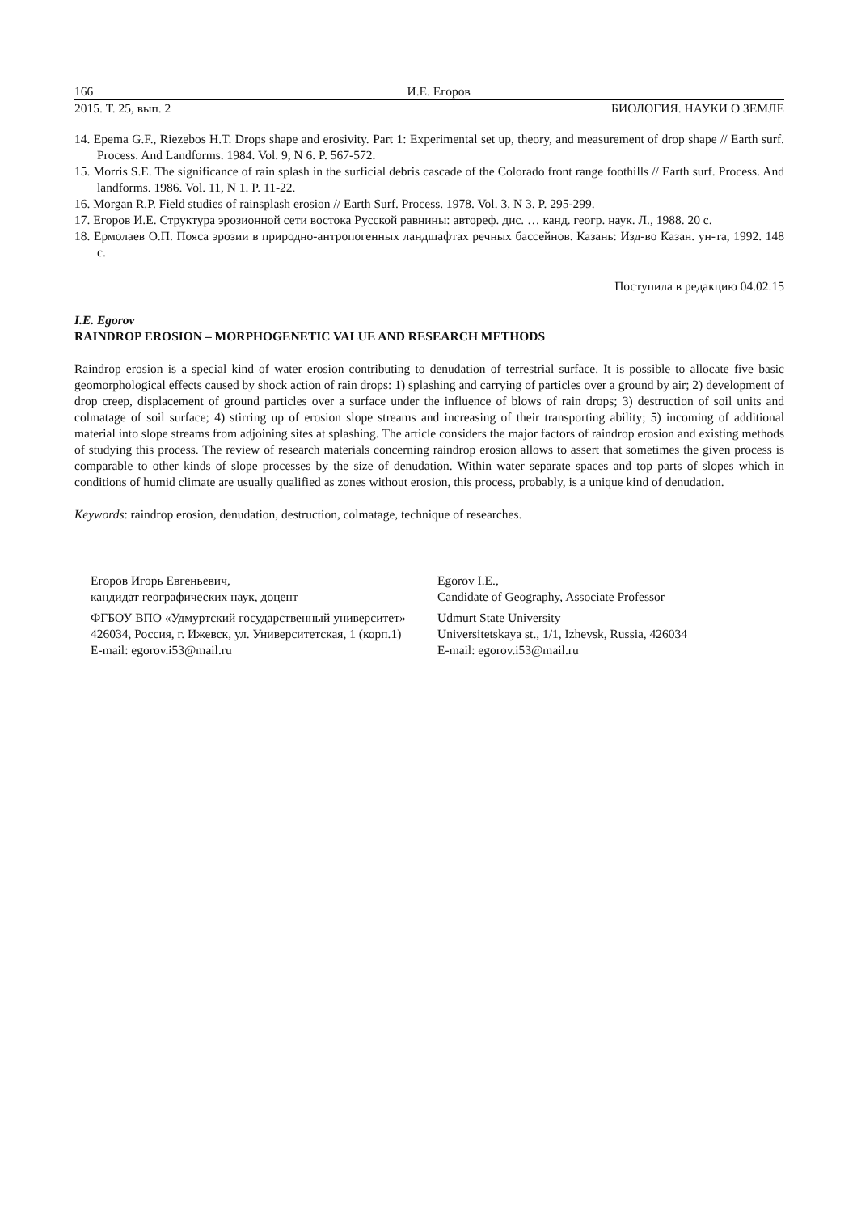166 И.Е. Егоров
2015. Т. 25, вып. 2 БИОЛОГИЯ. НАУКИ О ЗЕМЛЕ
14. Epema G.F., Riezebos H.T. Drops shape and erosivity. Part 1: Experimental set up, theory, and measurement of drop shape // Earth surf. Process. And Landforms. 1984. Vol. 9, N 6. P. 567-572.
15. Morris S.E. The significance of rain splash in the surficial debris cascade of the Colorado front range foothills // Earth surf. Process. And landforms. 1986. Vol. 11, N 1. P. 11-22.
16. Morgan R.P. Field studies of rainsplash erosion // Earth Surf. Process. 1978. Vol. 3, N 3. P. 295-299.
17. Егоров И.Е. Структура эрозионной сети востока Русской равнины: автореф. дис. … канд. геогр. наук. Л., 1988. 20 с.
18. Ермолаев О.П. Пояса эрозии в природно-антропогенных ландшафтах речных бассейнов. Казань: Изд-во Казан. ун-та, 1992. 148 с.
Поступила в редакцию 04.02.15
I.E. Egorov
RAINDROP EROSION – MORPHOGENETIC VALUE AND RESEARCH METHODS
Raindrop erosion is a special kind of water erosion contributing to denudation of terrestrial surface. It is possible to allocate five basic geomorphological effects caused by shock action of rain drops: 1) splashing and carrying of particles over a ground by air; 2) development of drop creep, displacement of ground particles over a surface under the influence of blows of rain drops; 3) destruction of soil units and colmatage of soil surface; 4) stirring up of erosion slope streams and increasing of their transporting ability; 5) incoming of additional material into slope streams from adjoining sites at splashing. The article considers the major factors of raindrop erosion and existing methods of studying this process. The review of research materials concerning raindrop erosion allows to assert that sometimes the given process is comparable to other kinds of slope processes by the size of denudation. Within water separate spaces and top parts of slopes which in conditions of humid climate are usually qualified as zones without erosion, this process, probably, is a unique kind of denudation.
Keywords: raindrop erosion, denudation, destruction, colmatage, technique of researches.
Егоров Игорь Евгеньевич,
кандидат географических наук, доцент
ФГБОУ ВПО «Удмуртский государственный университет»
426034, Россия, г. Ижевск, ул. Университетская, 1 (корп.1)
E-mail: egorov.i53@mail.ru
Egorov I.E.,
Candidate of Geography, Associate Professor
Udmurt State University
Universitetskaya st., 1/1, Izhevsk, Russia, 426034
E-mail: egorov.i53@mail.ru